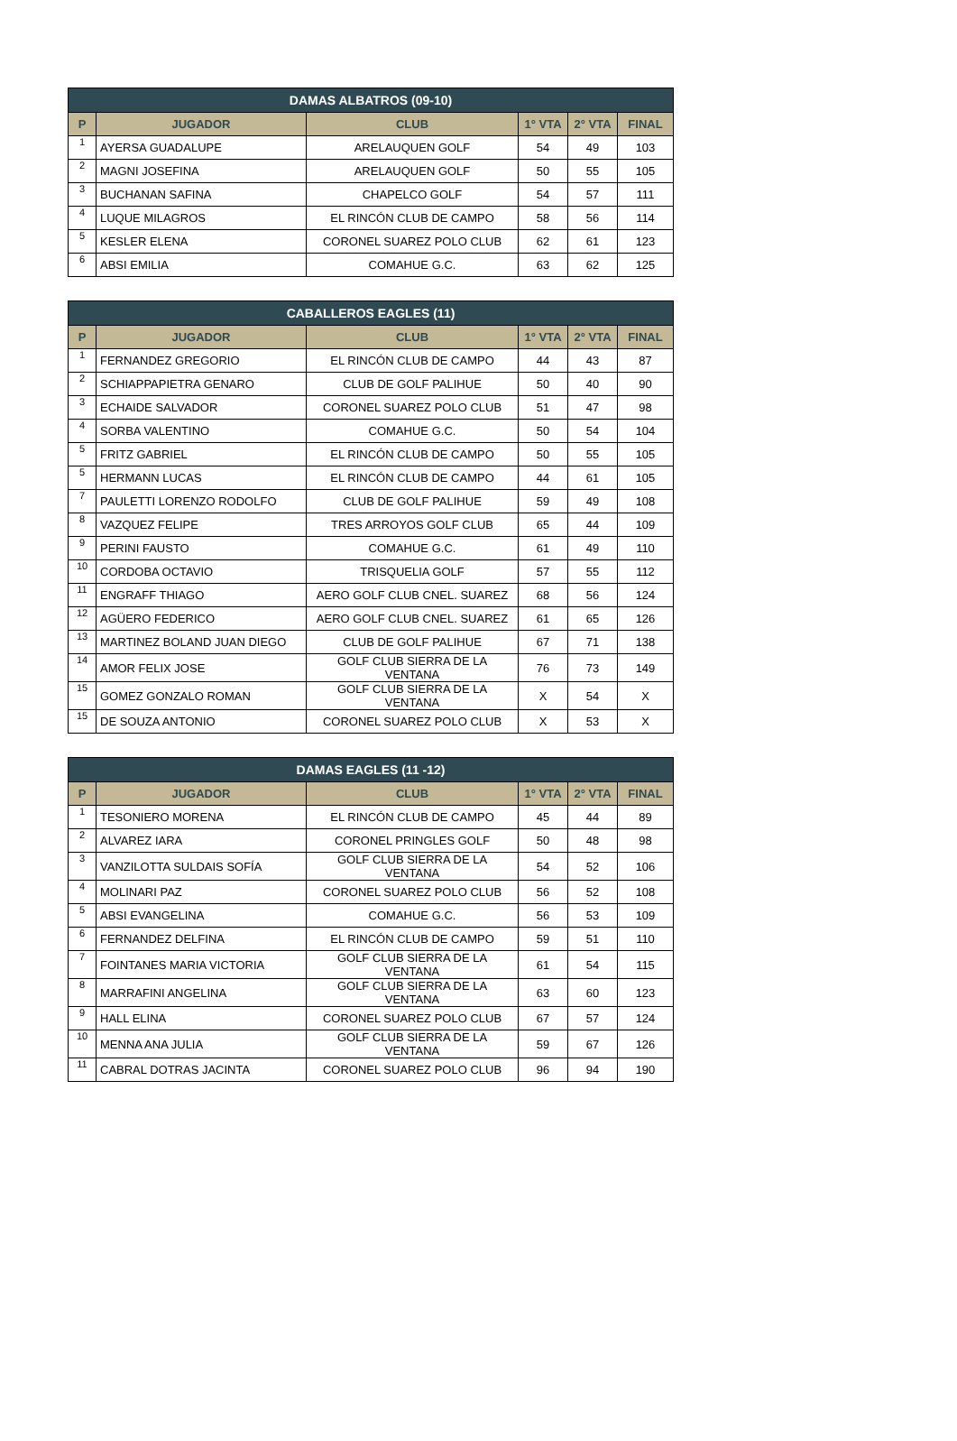| DAMAS ALBATROS (09-10) | | | | | |
| --- | --- | --- | --- | --- | --- |
| P | JUGADOR | CLUB | 1° VTA | 2° VTA | FINAL |
| 1 | AYERSA GUADALUPE | ARELAUQUEN GOLF | 54 | 49 | 103 |
| 2 | MAGNI JOSEFINA | ARELAUQUEN GOLF | 50 | 55 | 105 |
| 3 | BUCHANAN SAFINA | CHAPELCO GOLF | 54 | 57 | 111 |
| 4 | LUQUE MILAGROS | EL RINCÓN CLUB DE CAMPO | 58 | 56 | 114 |
| 5 | KESLER ELENA | CORONEL SUAREZ POLO CLUB | 62 | 61 | 123 |
| 6 | ABSI EMILIA | COMAHUE G.C. | 63 | 62 | 125 |
| CABALLEROS EAGLES (11) | | | | | |
| --- | --- | --- | --- | --- | --- |
| P | JUGADOR | CLUB | 1° VTA | 2° VTA | FINAL |
| 1 | FERNANDEZ GREGORIO | EL RINCÓN CLUB DE CAMPO | 44 | 43 | 87 |
| 2 | SCHIAPPAPIETRA GENARO | CLUB DE GOLF PALIHUE | 50 | 40 | 90 |
| 3 | ECHAIDE SALVADOR | CORONEL SUAREZ POLO CLUB | 51 | 47 | 98 |
| 4 | SORBA VALENTINO | COMAHUE G.C. | 50 | 54 | 104 |
| 5 | FRITZ GABRIEL | EL RINCÓN CLUB DE CAMPO | 50 | 55 | 105 |
| 5 | HERMANN LUCAS | EL RINCÓN CLUB DE CAMPO | 44 | 61 | 105 |
| 7 | PAULETTI LORENZO RODOLFO | CLUB DE GOLF PALIHUE | 59 | 49 | 108 |
| 8 | VAZQUEZ FELIPE | TRES ARROYOS GOLF CLUB | 65 | 44 | 109 |
| 9 | PERINI FAUSTO | COMAHUE G.C. | 61 | 49 | 110 |
| 10 | CORDOBA OCTAVIO | TRISQUELIA GOLF | 57 | 55 | 112 |
| 11 | ENGRAFF THIAGO | AERO GOLF CLUB CNEL. SUAREZ | 68 | 56 | 124 |
| 12 | AGÜERO FEDERICO | AERO GOLF CLUB CNEL. SUAREZ | 61 | 65 | 126 |
| 13 | MARTINEZ BOLAND JUAN DIEGO | CLUB DE GOLF PALIHUE | 67 | 71 | 138 |
| 14 | AMOR FELIX JOSE | GOLF CLUB SIERRA DE LA VENTANA | 76 | 73 | 149 |
| 15 | GOMEZ GONZALO ROMAN | GOLF CLUB SIERRA DE LA VENTANA | X | 54 | X |
| 15 | DE SOUZA ANTONIO | CORONEL SUAREZ POLO CLUB | X | 53 | X |
| DAMAS EAGLES (11 -12) | | | | | |
| --- | --- | --- | --- | --- | --- |
| P | JUGADOR | CLUB | 1° VTA | 2° VTA | FINAL |
| 1 | TESONIERO MORENA | EL RINCÓN CLUB DE CAMPO | 45 | 44 | 89 |
| 2 | ALVAREZ IARA | CORONEL PRINGLES GOLF | 50 | 48 | 98 |
| 3 | VANZILOTTA SULDAIS SOFÍA | GOLF CLUB SIERRA DE LA VENTANA | 54 | 52 | 106 |
| 4 | MOLINARI PAZ | CORONEL SUAREZ POLO CLUB | 56 | 52 | 108 |
| 5 | ABSI EVANGELINA | COMAHUE G.C. | 56 | 53 | 109 |
| 6 | FERNANDEZ DELFINA | EL RINCÓN CLUB DE CAMPO | 59 | 51 | 110 |
| 7 | FOINTANES MARIA VICTORIA | GOLF CLUB SIERRA DE LA VENTANA | 61 | 54 | 115 |
| 8 | MARRAFINI ANGELINA | GOLF CLUB SIERRA DE LA VENTANA | 63 | 60 | 123 |
| 9 | HALL ELINA | CORONEL SUAREZ POLO CLUB | 67 | 57 | 124 |
| 10 | MENNA ANA JULIA | GOLF CLUB SIERRA DE LA VENTANA | 59 | 67 | 126 |
| 11 | CABRAL DOTRAS JACINTA | CORONEL SUAREZ POLO CLUB | 96 | 94 | 190 |